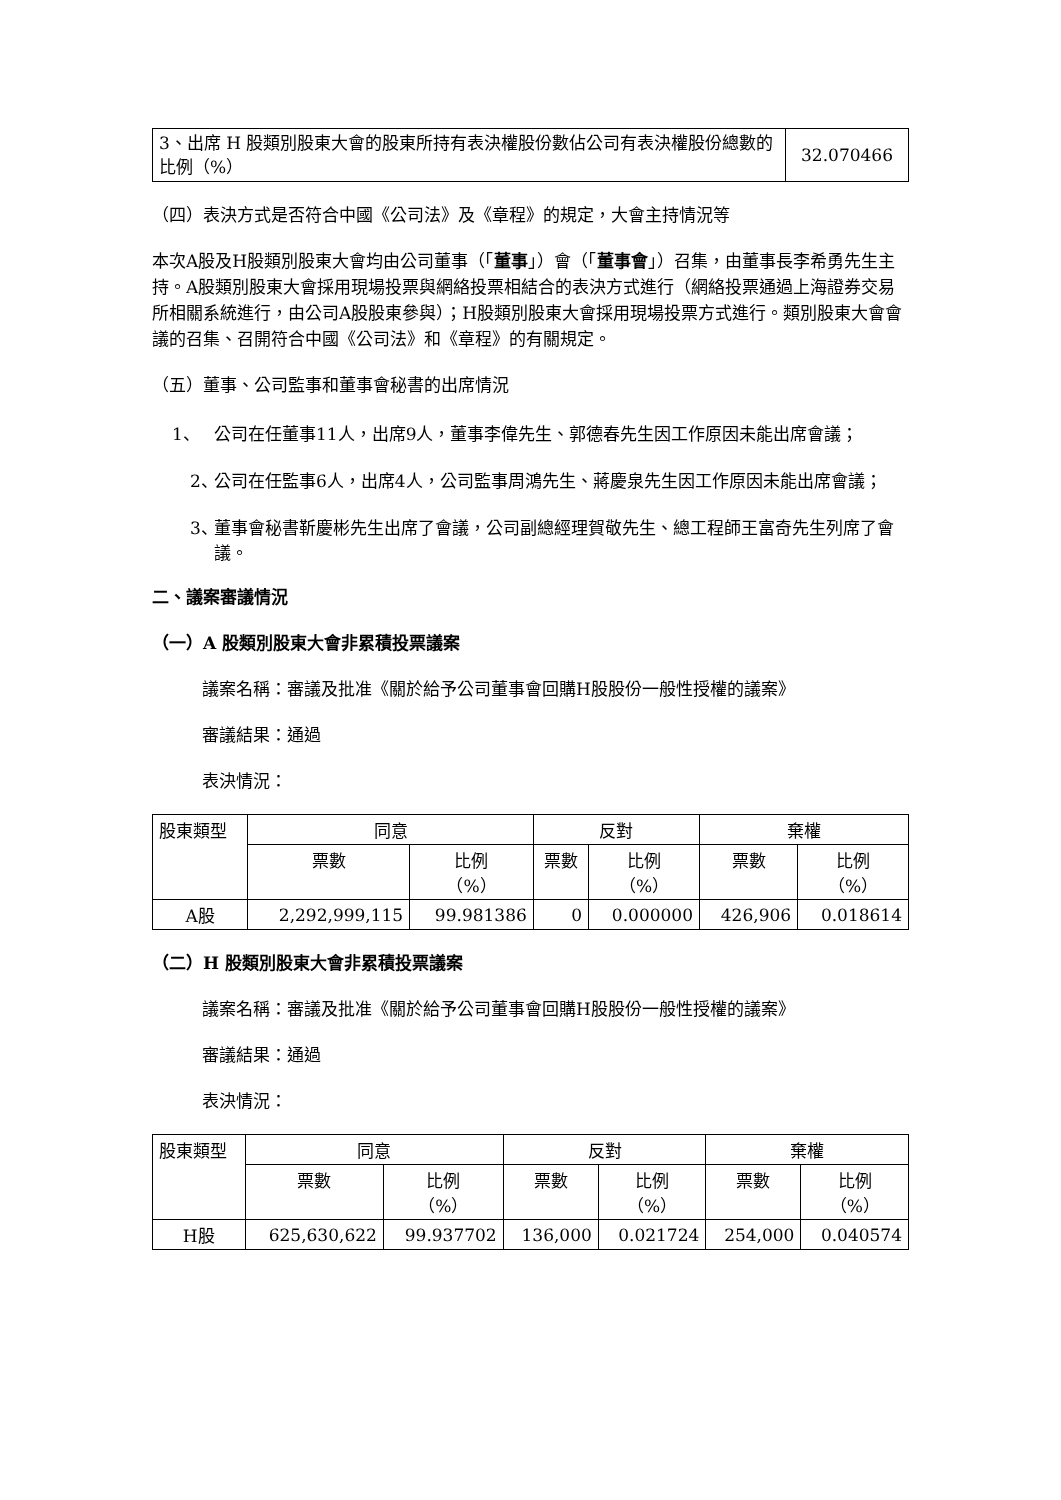| 3、出席 H 股類別股東大會的股東所持有表決權股份數佔公司有表決權股份總數的比例（%） | 32.070466 |
（四）表決方式是否符合中國《公司法》及《章程》的規定，大會主持情況等
本次A股及H股類別股東大會均由公司董事（「董事」）會（「董事會」）召集，由董事長李希勇先生主持。A股類別股東大會採用現場投票與網絡投票相結合的表決方式進行（網絡投票通過上海證券交易所相關系統進行，由公司A股股東參與）；H股類別股東大會採用現場投票方式進行。類別股東大會會議的召集、召開符合中國《公司法》和《章程》的有關規定。
（五）董事、公司監事和董事會秘書的出席情況
1、 公司在任董事11人，出席9人，董事李偉先生、郭德春先生因工作原因未能出席會議；
2、 公司在任監事6人，出席4人，公司監事周鴻先生、蔣慶泉先生因工作原因未能出席會議；
3、 董事會秘書靳慶彬先生出席了會議，公司副總經理賀敬先生、總工程師王富奇先生列席了會議。
二、議案審議情況
（一）A 股類別股東大會非累積投票議案
議案名稱：審議及批准《關於給予公司董事會回購H股股份一般性授權的議案》
審議結果：通過
表決情況：
| 股東類型 | 同意 | | 反對 | | 棄權 | |
| | 票數 | 比例 （%） | 票數 | 比例 （%） | 票數 | 比例 （%） |
| A股 | 2,292,999,115 | 99.981386 | 0 | 0.000000 | 426,906 | 0.018614 |
（二）H 股類別股東大會非累積投票議案
議案名稱：審議及批准《關於給予公司董事會回購H股股份一般性授權的議案》
審議結果：通過
表決情況：
| 股東類型 | 同意 | | 反對 | | 棄權 | |
| | 票數 | 比例 （%） | 票數 | 比例 （%） | 票數 | 比例 （%） |
| H股 | 625,630,622 | 99.937702 | 136,000 | 0.021724 | 254,000 | 0.040574 |